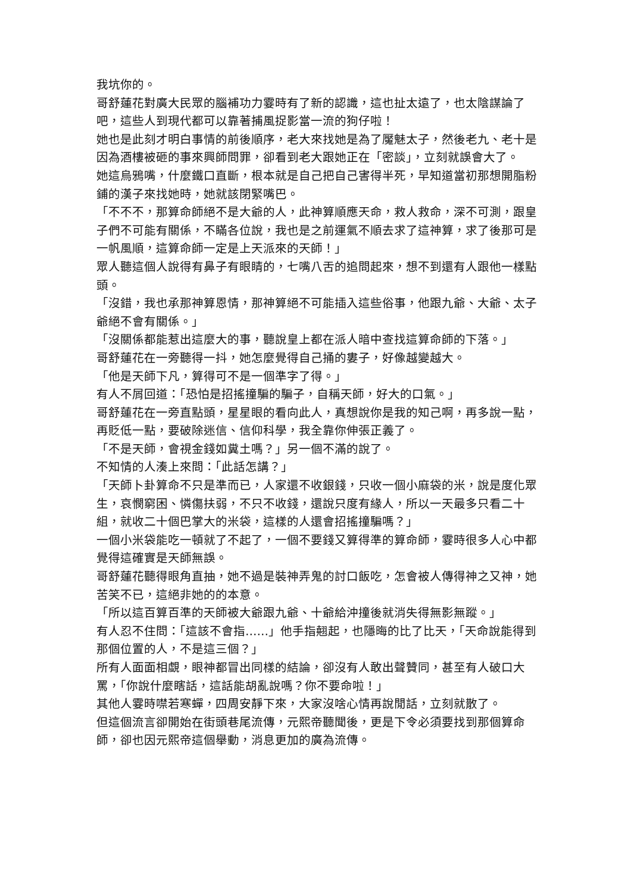我坑你的。
哥舒蓮花對廣大民眾的腦補功力霎時有了新的認識，這也扯太遠了，也太陰謀論了吧，這些人到現代都可以靠著捕風捉影當一流的狗仔啦！
她也是此刻才明白事情的前後順序，老大來找她是為了魘魅太子，然後老九、老十是因為酒樓被砸的事來興師問罪，卻看到老大跟她正在「密談」，立刻就誤會大了。
她這烏鴉嘴，什麼鐵口直斷，根本就是自己把自己害得半死，早知道當初那想開脂粉鋪的漢子來找她時，她就該閉緊嘴巴。
「不不不，那算命師絕不是大爺的人，此神算順應天命，救人救命，深不可測，跟皇子們不可能有關係，不瞞各位說，我也是之前運氣不順去求了這神算，求了後那可是一帆風順，這算命師一定是上天派來的天師！」
眾人聽這個人說得有鼻子有眼睛的，七嘴八舌的追問起來，想不到還有人跟他一樣點頭。
「沒錯，我也承那神算恩情，那神算絕不可能插入這些俗事，他跟九爺、大爺、太子爺絕不會有關係。」
「沒關係都能惹出這麼大的事，聽說皇上都在派人暗中查找這算命師的下落。」
哥舒蓮花在一旁聽得一抖，她怎麼覺得自己捅的婁子，好像越變越大。
「他是天師下凡，算得可不是一個準字了得。」
有人不屑回道：「恐怕是招搖撞騙的騙子，自稱天師，好大的口氣。」
哥舒蓮花在一旁直點頭，星星眼的看向此人，真想說你是我的知己啊，再多說一點，再貶低一點，要破除迷信、信仰科學，我全靠你伸張正義了。
「不是天師，會視金錢如糞土嗎？」另一個不滿的說了。
不知情的人湊上來問：「此話怎講？」
「天師卜卦算命不只是準而已，人家還不收銀錢，只收一個小麻袋的米，說是度化眾生，哀憫窮困、憐傷扶弱，不只不收錢，還說只度有緣人，所以一天最多只看二十組，就收二十個巴掌大的米袋，這樣的人還會招搖撞騙嗎？」
一個小米袋能吃一頓就了不起了，一個不要錢又算得準的算命師，霎時很多人心中都覺得這確實是天師無誤。
哥舒蓮花聽得眼角直抽，她不過是裝神弄鬼的討口飯吃，怎會被人傳得神之又神，她苦笑不已，這絕非她的的本意。
「所以這百算百準的天師被大爺跟九爺、十爺給沖撞後就消失得無影無蹤。」
有人忍不住問：「這該不會指……」他手指翹起，也隱晦的比了比天，「天命說能得到那個位置的人，不是這三個？」
所有人面面相覷，眼神都冒出同樣的結論，卻沒有人敢出聲贊同，甚至有人破口大罵，「你說什麼瞎話，這話能胡亂說嗎？你不要命啦！」
其他人霎時噤若寒蟬，四周安靜下來，大家沒啥心情再說閒話，立刻就散了。
但這個流言卻開始在街頭巷尾流傳，元熙帝聽聞後，更是下令必須要找到那個算命師，卻也因元熙帝這個舉動，消息更加的廣為流傳。